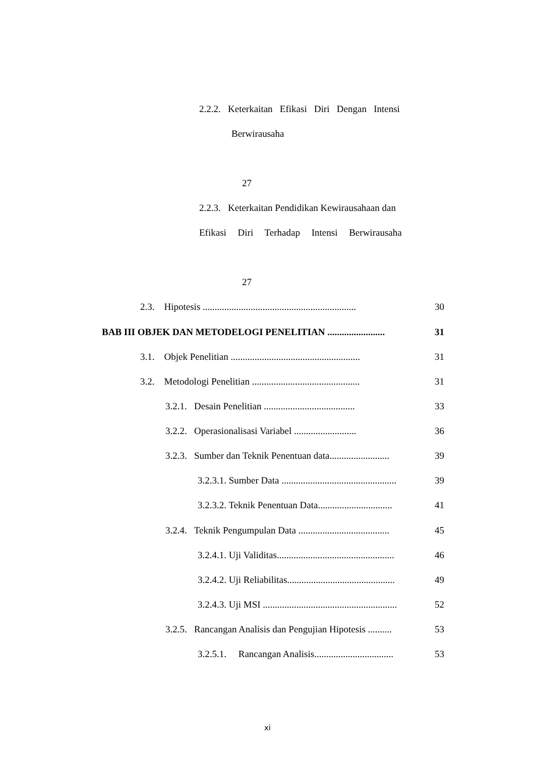2.2.2. Keterkaitan Efikasi Diri Dengan Intensi
Berwirausaha
27
2.2.3. Keterkaitan Pendidikan Kewirausahaan dan
Efikasi Diri Terhadap Intensi Berwirausaha
27
2.3. Hipotesis ................................................................
30
BAB III OBJEK DAN METODELOGI PENELITIAN ........................
31
3.1. Objek Penelitian ......................................................
31
3.2. Metodologi Penelitian .............................................
31
3.2.1. Desain Penelitian ......................................
33
3.2.2. Operasionalisasi Variabel ..........................
36
3.2.3. Sumber dan Teknik Penentuan data.........................
39
3.2.3.1. Sumber Data ................................................
39
3.2.3.2. Teknik Penentuan Data...............................
41
3.2.4. Teknik Pengumpulan Data ......................................
45
3.2.4.1. Uji Validitas.................................................
46
3.2.4.2. Uji Reliabilitas.............................................
49
3.2.4.3. Uji MSI ........................................................
52
3.2.5. Rancangan Analisis dan Pengujian Hipotesis ..........
53
3.2.5.1. Rancangan Analisis.................................
53
xi